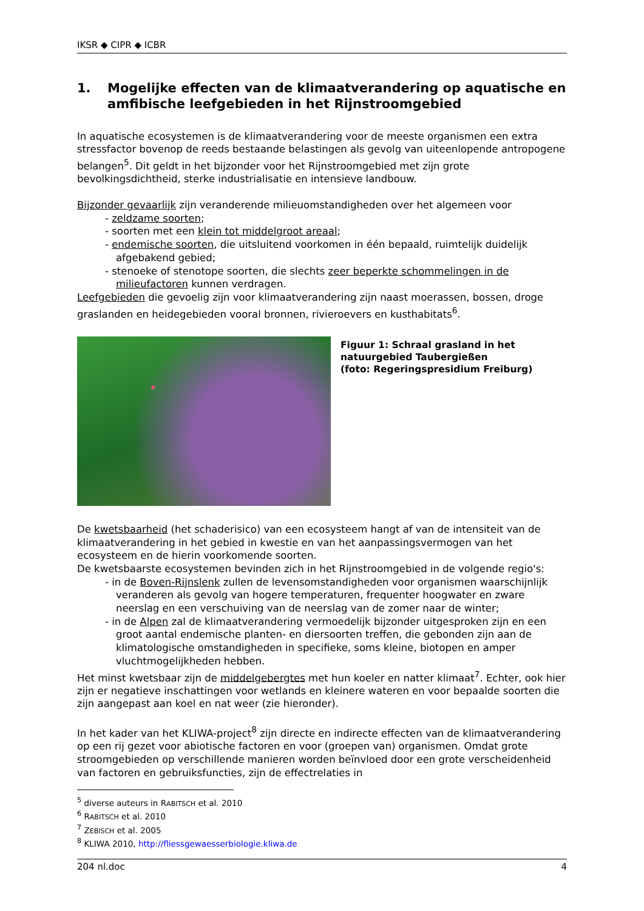IKSR ◆ CIPR ◆ ICBR
1. Mogelijke effecten van de klimaatverandering op aquatische en amfibische leefgebieden in het Rijnstroomgebied
In aquatische ecosystemen is de klimaatverandering voor de meeste organismen een extra stressfactor bovenop de reeds bestaande belastingen als gevolg van uiteenlopende antropogene belangen<sup>5</sup>. Dit geldt in het bijzonder voor het Rijnstroomgebied met zijn grote bevolkingsdichtheid, sterke industrialisatie en intensieve landbouw.
Bijzonder gevaarlijk zijn veranderende milieuomstandigheden over het algemeen voor
- zeldzame soorten;
- soorten met een klein tot middelgroot areaal;
- endemische soorten, die uitsluitend voorkomen in één bepaald, ruimtelijk duidelijk afgebakend gebied;
- stenoeke of stenotope soorten, die slechts zeer beperkte schommelingen in de milieufactoren kunnen verdragen.
Leefgebieden die gevoelig zijn voor klimaatverandering zijn naast moerassen, bossen, droge graslanden en heidegebieden vooral bronnen, rivieroevers en kusthabitats<sup>6</sup>.
Figuur 1: Schraal grasland in het natuurgebied Taubergießen
(foto: Regeringspresidium Freiburg)
De kwetsbaarheid (het schaderisico) van een ecosysteem hangt af van de intensiteit van de klimaatverandering in het gebied in kwestie en van het aanpassingsvermogen van het ecosysteem en de hierin voorkomende soorten.
De kwetsbaarste ecosystemen bevinden zich in het Rijnstroomgebied in de volgende regio's:
- in de Boven-Rijnslenk zullen de levensomstandigheden voor organismen waarschijnlijk veranderen als gevolg van hogere temperaturen, frequenter hoogwater en zware neerslag en een verschuiving van de neerslag van de zomer naar de winter;
- in de Alpen zal de klimaatverandering vermoedelijk bijzonder uitgesproken zijn en een groot aantal endemische planten- en diersoorten treffen, die gebonden zijn aan de klimatologische omstandigheden in specifieke, soms kleine, biotopen en amper vluchtmogelijkheden hebben.
Het minst kwetsbaar zijn de middelgebergtes met hun koeler en natter klimaat<sup>7</sup>. Echter, ook hier zijn er negatieve inschattingen voor wetlands en kleinere wateren en voor bepaalde soorten die zijn aangepast aan koel en nat weer (zie hieronder).
In het kader van het KLIWA-project<sup>8</sup> zijn directe en indirecte effecten van de klimaatverandering op een rij gezet voor abiotische factoren en voor (groepen van) organismen. Omdat grote stroomgebieden op verschillende manieren worden beïnvloed door een grote verscheidenheid van factoren en gebruiksfuncties, zijn de effectrelaties in
<sup>5</sup> diverse auteurs in RABITSCH et al. 2010
<sup>6</sup> RABITSCH et al. 2010
<sup>7</sup> ZEBISCH et al. 2005
<sup>8</sup> KLIWA 2010, http://fliessgewaesserbiologie.kliwa.de
204 nl.doc 4